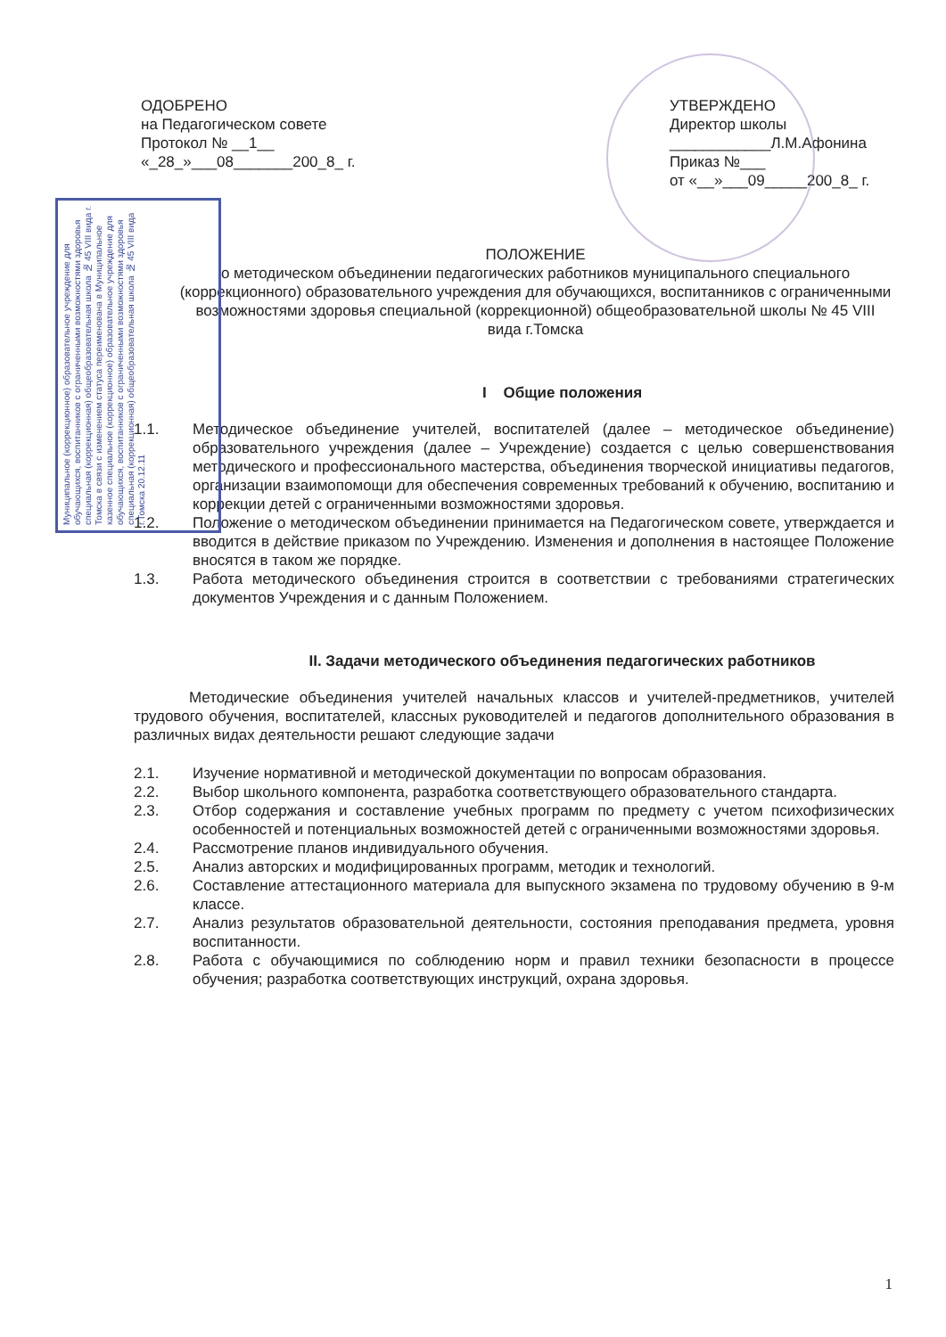ОДОБРЕНО
на Педагогическом совете
Протокол № __1__
«_28_»___08_______200_8_ г.
УТВЕРЖДЕНО
Директор школы
____________Л.М.Афонина
Приказ №___
от «__»___09_____200_8_ г.
Муниципальное (коррекционное) образовательное учреждение для обучающихся, воспитанников с ограниченными возможностями здоровья специальная (коррекционная) общеобразовательная школа № 45 VIII вида г. Томска в связи с изменением статуса переименована в Муниципальное казенное специальное (коррекционное) образовательное учреждение для обучающихся, воспитанников с ограниченными возможностями здоровья специальная (коррекционная) общеобразовательная школа № 45 VIII вида г.Томска 20.12.11
ПОЛОЖЕНИЕ
о методическом объединении педагогических работников муниципального специального (коррекционного) образовательного учреждения для обучающихся, воспитанников с ограниченными возможностями здоровья специальной (коррекционной) общеобразовательной школы № 45 VIII вида г.Томска
I Общие положения
1.1. Методическое объединение учителей, воспитателей (далее – методическое объединение) образовательного учреждения (далее – Учреждение) создается с целью совершенствования методического и профессионального мастерства, объединения творческой инициативы педагогов, организации взаимопомощи для обеспечения современных требований к обучению, воспитанию и коррекции детей с ограниченными возможностями здоровья.
1.2. Положение о методическом объединении принимается на Педагогическом совете, утверждается и вводится в действие приказом по Учреждению. Изменения и дополнения в настоящее Положение вносятся в таком же порядке.
1.3. Работа методического объединения строится в соответствии с требованиями стратегических документов Учреждения и с данным Положением.
II. Задачи методического объединения педагогических работников
Методические объединения учителей начальных классов и учителей-предметников, учителей трудового обучения, воспитателей, классных руководителей и педагогов дополнительного образования в различных видах деятельности решают следующие задачи
2.1. Изучение нормативной и методической документации по вопросам образования.
2.2. Выбор школьного компонента, разработка соответствующего образовательного стандарта.
2.3. Отбор содержания и составление учебных программ по предмету с учетом психофизических особенностей и потенциальных возможностей детей с ограниченными возможностями здоровья.
2.4. Рассмотрение планов индивидуального обучения.
2.5. Анализ авторских и модифицированных программ, методик и технологий.
2.6. Составление аттестационного материала для выпускного экзамена по трудовому обучению в 9-м классе.
2.7. Анализ результатов образовательной деятельности, состояния преподавания предмета, уровня воспитанности.
2.8. Работа с обучающимися по соблюдению норм и правил техники безопасности в процессе обучения; разработка соответствующих инструкций, охрана здоровья.
1